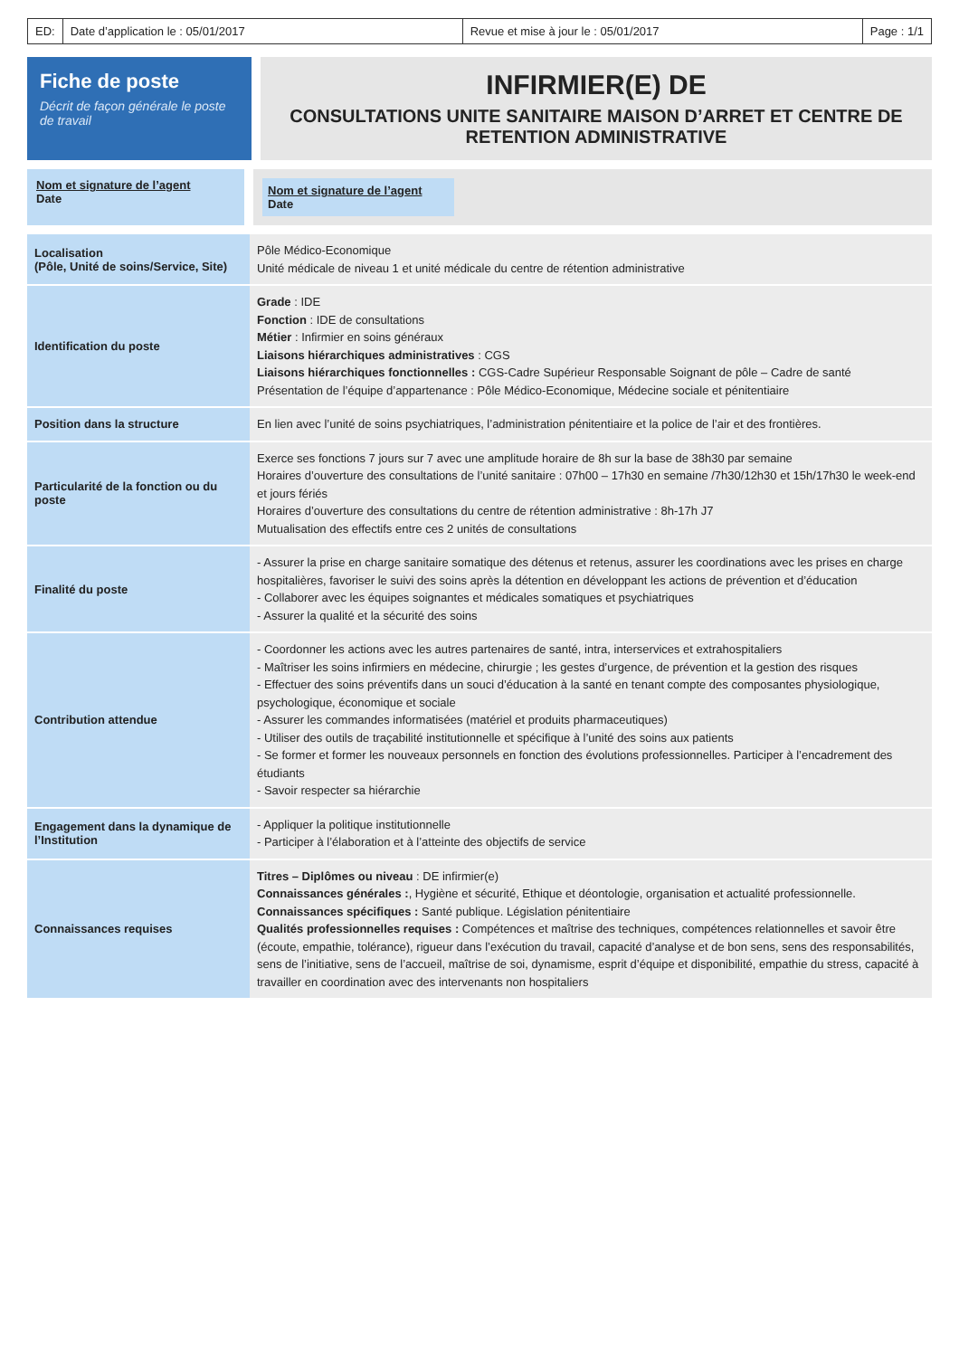ED: Date d’application le : 05/01/2017
Revue et mise à jour le : 05/01/2017
Page : 1/1
Fiche de poste
Décrit de façon générale le poste de travail
INFIRMIER(E) DE
CONSULTATIONS UNITE SANITAIRE MAISON D’ARRET ET CENTRE DE RETENTION ADMINISTRATIVE
Nom et signature de l’agent
Date
Nom et signature de l’agent
Date
| Localisation (Pôle, Unité de soins/Service, Site) | Pôle Médico-Economique Unité médicale de niveau 1 et unité médicale du centre de rétention administrative |
| Identification du poste | Grade : IDE Fonction : IDE de consultations Métier : Infirmier en soins généraux Liaisons hiérarchiques administratives : CGS Liaisons hiérarchiques fonctionnelles : CGS-Cadre Supérieur Responsable Soignant de pôle – Cadre de santé Présentation de l’équipe d’appartenance : Pôle Médico-Economique, Médecine sociale et pénitentiaire |
| Position dans la structure | En lien avec l’unité de soins psychiatriques, l’administration pénitentiaire et la police de l’air et des frontières. |
| Particularité de la fonction ou du poste | Exerce ses fonctions 7 jours sur 7 avec une amplitude horaire de 8h sur la base de 38h30 par semaine Horaires d’ouverture des consultations de l’unité sanitaire : 07h00 – 17h30 en semaine /7h30/12h30 et 15h/17h30 le week-end et jours fériés Horaires d’ouverture des consultations du centre de rétention administrative : 8h-17h J7 Mutualisation des effectifs entre ces 2 unités de consultations |
| Finalité du poste | - Assurer la prise en charge sanitaire somatique des détenus et retenus, assurer les coordinations avec les prises en charge hospitalières, favoriser le suivi des soins après la détention en développant les actions de prévention et d’éducation - Collaborer avec les équipes soignantes et médicales somatiques et psychiatriques - Assurer la qualité et la sécurité des soins |
| Contribution attendue | - Coordonner les actions avec les autres partenaires de santé, intra, interservices et extrahospitaliers - Maîtriser les soins infirmiers en médecine, chirurgie ; les gestes d’urgence, de prévention et la gestion des risques - Effectuer des soins préventifs dans un souci d’éducation à la santé en tenant compte des composantes physiologique, psychologique, économique et sociale - Assurer les commandes informatisées (matériel et produits pharmaceutiques) - Utiliser des outils de traçabilité institutionnelle et spécifique à l’unité des soins aux patients - Se former et former les nouveaux personnels en fonction des évolutions professionnelles. Participer à l’encadrement des étudiants - Savoir respecter sa hiérarchie |
| Engagement dans la dynamique de l’Institution | - Appliquer la politique institutionnelle - Participer à l’élaboration et à l’atteinte des objectifs de service |
| Connaissances requises | Titres – Diplômes ou niveau : DE infirmier(e) Connaissances générales : , Hygiène et sécurité, Ethique et déontologie, organisation et actualité professionnelle. Connaissances spécifiques : Santé publique. Législation pénitentiaire Qualités professionnelles requises : Compétences et maîtrise des techniques, compétences relationnelles et savoir être (écoute, empathie, tolérance), rigueur dans l’exécution du travail, capacité d’analyse et de bon sens, sens des responsabilités, sens de l’initiative, sens de l’accueil, maîtrise de soi, dynamisme, esprit d’équipe et disponibilité, empathie du stress, capacité à travailler en coordination avec des intervenants non hospitaliers |